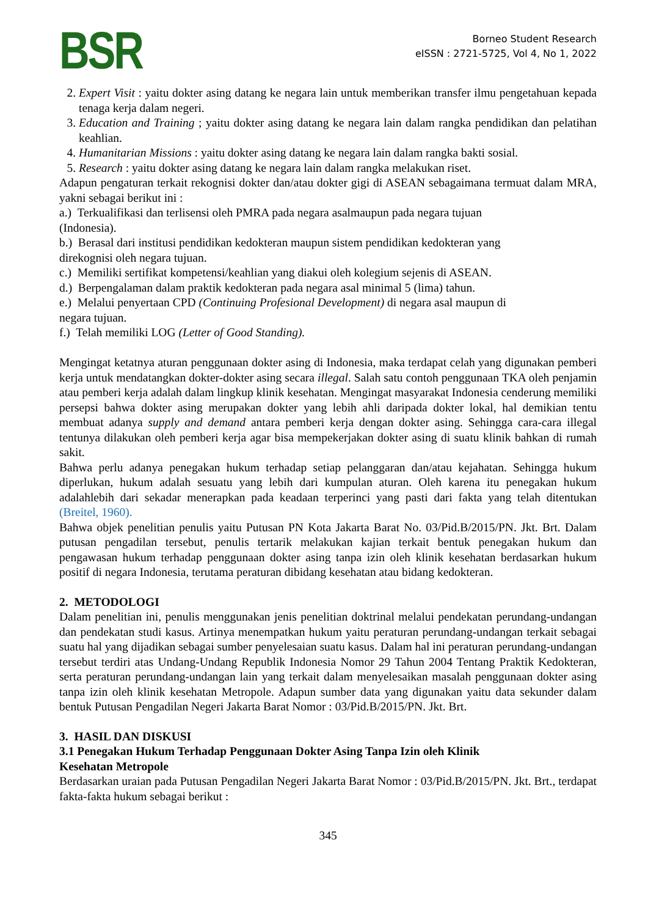BSR
Borneo Student Research
eISSN : 2721-5725, Vol 4, No 1, 2022
2. Expert Visit : yaitu dokter asing datang ke negara lain untuk memberikan transfer ilmu pengetahuan kepada tenaga kerja dalam negeri.
3. Education and Training ; yaitu dokter asing datang ke negara lain dalam rangka pendidikan dan pelatihan keahlian.
4. Humanitarian Missions : yaitu dokter asing datang ke negara lain dalam rangka bakti sosial.
5. Research : yaitu dokter asing datang ke negara lain dalam rangka melakukan riset.
Adapun pengaturan terkait rekognisi dokter dan/atau dokter gigi di ASEAN sebagaimana termuat dalam MRA, yakni sebagai berikut ini :
a.) Terkualifikasi dan terlisensi oleh PMRA pada negara asalmaupun pada negara tujuan
(Indonesia).
b.) Berasal dari institusi pendidikan kedokteran maupun sistem pendidikan kedokteran yang
direkognisi oleh negara tujuan.
c.) Memiliki sertifikat kompetensi/keahlian yang diakui oleh kolegium sejenis di ASEAN.
d.) Berpengalaman dalam praktik kedokteran pada negara asal minimal 5 (lima) tahun.
e.) Melalui penyertaan CPD (Continuing Profesional Development) di negara asal maupun di
negara tujuan.
f.) Telah memiliki LOG (Letter of Good Standing).
Mengingat ketatnya aturan penggunaan dokter asing di Indonesia, maka terdapat celah yang digunakan pemberi kerja untuk mendatangkan dokter-dokter asing secara illegal. Salah satu contoh penggunaan TKA oleh penjamin atau pemberi kerja adalah dalam lingkup klinik kesehatan. Mengingat masyarakat Indonesia cenderung memiliki persepsi bahwa dokter asing merupakan dokter yang lebih ahli daripada dokter lokal, hal demikian tentu membuat adanya supply and demand antara pemberi kerja dengan dokter asing. Sehingga cara-cara illegal tentunya dilakukan oleh pemberi kerja agar bisa mempekerjakan dokter asing di suatu klinik bahkan di rumah sakit.
Bahwa perlu adanya penegakan hukum terhadap setiap pelanggaran dan/atau kejahatan. Sehingga hukum diperlukan, hukum adalah sesuatu yang lebih dari kumpulan aturan. Oleh karena itu penegakan hukum adalahlebih dari sekadar menerapkan pada keadaan terperinci yang pasti dari fakta yang telah ditentukan (Breitel, 1960).
Bahwa objek penelitian penulis yaitu Putusan PN Kota Jakarta Barat No. 03/Pid.B/2015/PN. Jkt. Brt. Dalam putusan pengadilan tersebut, penulis tertarik melakukan kajian terkait bentuk penegakan hukum dan pengawasan hukum terhadap penggunaan dokter asing tanpa izin oleh klinik kesehatan berdasarkan hukum positif di negara Indonesia, terutama peraturan dibidang kesehatan atau bidang kedokteran.
2. METODOLOGI
Dalam penelitian ini, penulis menggunakan jenis penelitian doktrinal melalui pendekatan perundang-undangan dan pendekatan studi kasus. Artinya menempatkan hukum yaitu peraturan perundang-undangan terkait sebagai suatu hal yang dijadikan sebagai sumber penyelesaian suatu kasus. Dalam hal ini peraturan perundang-undangan tersebut terdiri atas Undang-Undang Republik Indonesia Nomor 29 Tahun 2004 Tentang Praktik Kedokteran, serta peraturan perundang-undangan lain yang terkait dalam menyelesaikan masalah penggunaan dokter asing tanpa izin oleh klinik kesehatan Metropole. Adapun sumber data yang digunakan yaitu data sekunder dalam bentuk Putusan Pengadilan Negeri Jakarta Barat Nomor : 03/Pid.B/2015/PN. Jkt. Brt.
3. HASIL DAN DISKUSI
3.1 Penegakan Hukum Terhadap Penggunaan Dokter Asing Tanpa Izin oleh Klinik
Kesehatan Metropole
Berdasarkan uraian pada Putusan Pengadilan Negeri Jakarta Barat Nomor : 03/Pid.B/2015/PN. Jkt. Brt., terdapat fakta-fakta hukum sebagai berikut :
345